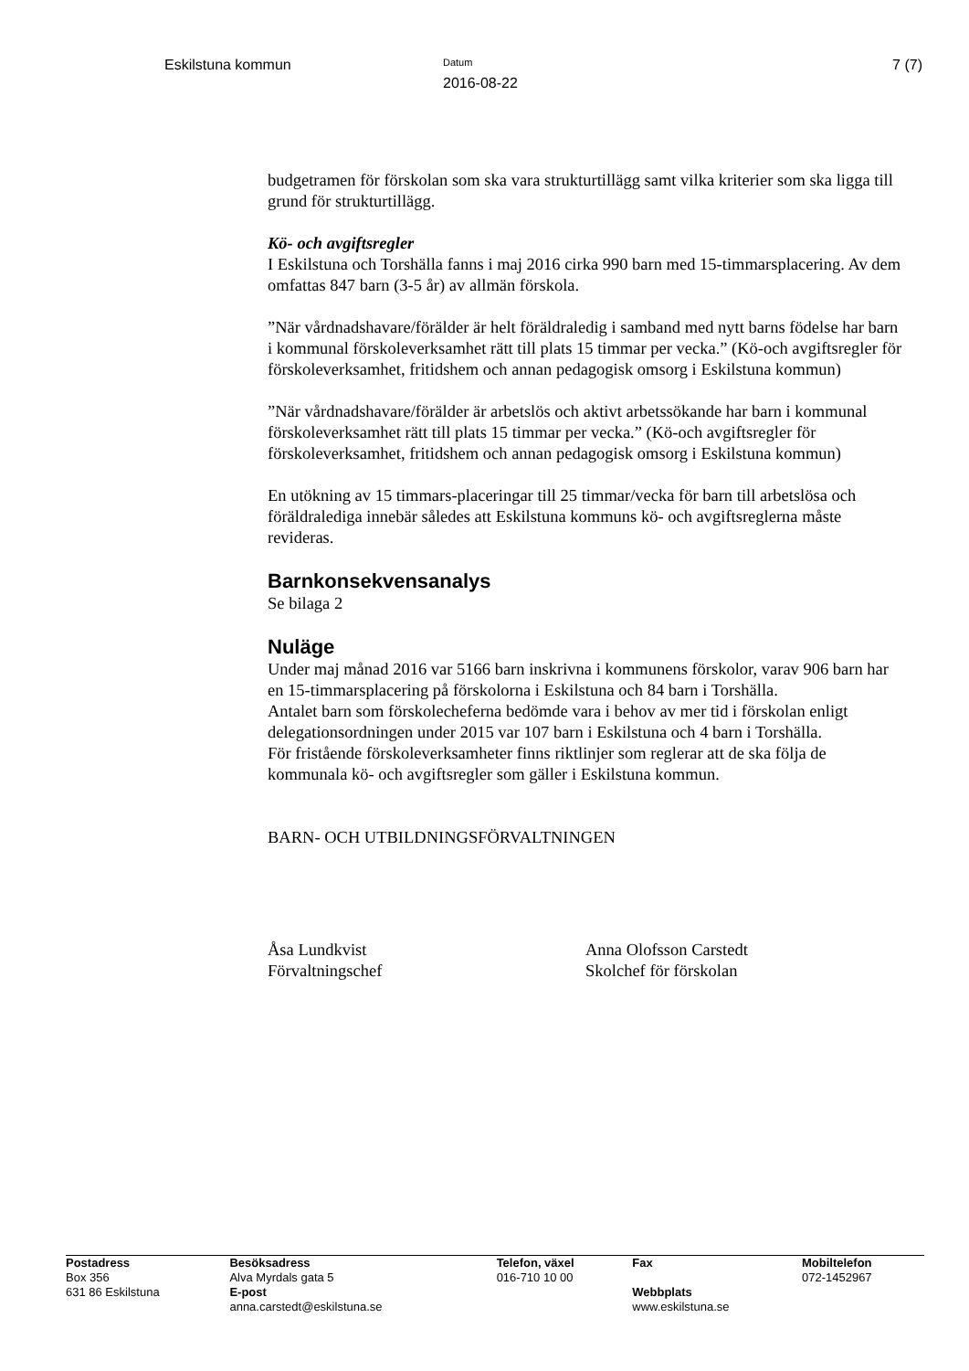Eskilstuna kommun
Datum
2016-08-22
7 (7)
budgetramen för förskolan som ska vara strukturtillägg samt vilka kriterier som ska ligga till grund för strukturtillägg.
Kö- och avgiftsregler
I Eskilstuna och Torshälla fanns i maj 2016 cirka 990 barn med 15-timmarsplacering. Av dem omfattas 847 barn (3-5 år) av allmän förskola.
”När vårdnadshavare/förälder är helt föräldraledig i samband med nytt barns födelse har barn i kommunal förskoleverksamhet rätt till plats 15 timmar per vecka.” (Kö-och avgiftsregler för förskoleverksamhet, fritidshem och annan pedagogisk omsorg i Eskilstuna kommun)
”När vårdnadshavare/förälder är arbetslös och aktivt arbetssökande har barn i kommunal förskoleverksamhet rätt till plats 15 timmar per vecka.” (Kö-och avgiftsregler för förskoleverksamhet, fritidshem och annan pedagogisk omsorg i Eskilstuna kommun)
En utökning av 15 timmars-placeringar till 25 timmar/vecka för barn till arbetslösa och föräldralediga innebär således att Eskilstuna kommuns kö- och avgiftsreglerna måste revideras.
Barnkonsekvensanalys
Se bilaga 2
Nuläge
Under maj månad 2016 var 5166 barn inskrivna i kommunens förskolor, varav 906 barn har en 15-timmarsplacering på förskolorna i Eskilstuna och 84 barn i Torshälla.
Antalet barn som förskolecheferna bedömde vara i behov av mer tid i förskolan enligt delegationsordningen under 2015 var 107 barn i Eskilstuna och 4 barn i Torshälla.
För fristående förskoleverksamheter finns riktlinjer som reglerar att de ska följa de kommunala kö- och avgiftsregler som gäller i Eskilstuna kommun.
BARN- OCH UTBILDNINGSFÖRVALTNINGEN
Åsa Lundkvist
Förvaltningschef
Anna Olofsson Carstedt
Skolchef för förskolan
| Postadress Box 356 631 86 Eskilstuna | Besöksadress Alva Myrdals gata 5 E-post anna.carstedt@eskilstuna.se | Telefon, växel 016-710 10 00 | Fax Webbplats www.eskilstuna.se | Mobiltelefon 072-1452967 |